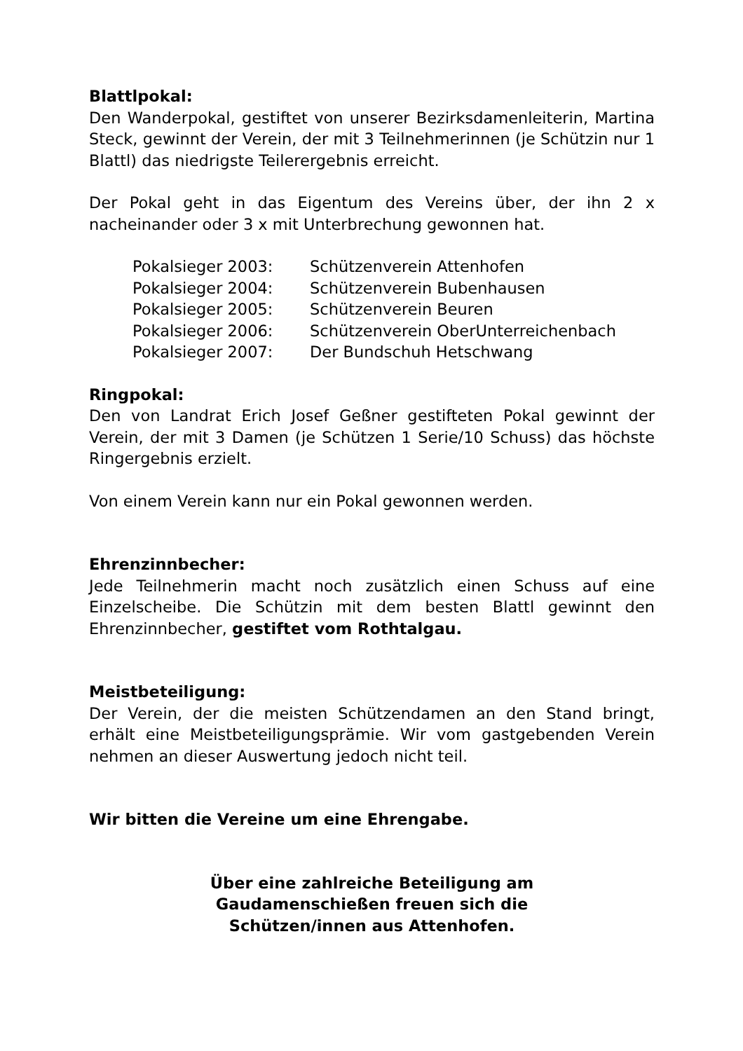Blattlpokal:
Den Wanderpokal, gestiftet von unserer Bezirksdamenleiterin, Martina Steck, gewinnt der Verein, der mit 3 Teilnehmerinnen (je Schützin nur 1 Blattl) das niedrigste Teilerergebnis erreicht.
Der Pokal geht in das Eigentum des Vereins über, der ihn 2 x nacheinander oder 3 x mit Unterbrechung gewonnen hat.
| Pokalsieger 2003: | Schützenverein Attenhofen |
| Pokalsieger 2004: | Schützenverein Bubenhausen |
| Pokalsieger 2005: | Schützenverein Beuren |
| Pokalsieger 2006: | Schützenverein OberUnterreichenbach |
| Pokalsieger 2007: | Der Bundschuh Hetschwang |
Ringpokal:
Den von Landrat Erich Josef Geßner gestifteten Pokal gewinnt der Verein, der mit 3 Damen (je Schützen 1 Serie/10 Schuss) das höchste Ringergebnis erzielt.
Von einem Verein kann nur ein Pokal gewonnen werden.
Ehrenzinnbecher:
Jede Teilnehmerin macht noch zusätzlich einen Schuss auf eine Einzelscheibe. Die Schützin mit dem besten Blattl gewinnt den Ehrenzinnbecher, gestiftet vom Rothtalgau.
Meistbeteiligung:
Der Verein, der die meisten Schützendamen an den Stand bringt, erhält eine Meistbeteiligungsprämie. Wir vom gastgebenden Verein nehmen an dieser Auswertung jedoch nicht teil.
Wir bitten die Vereine um eine Ehrengabe.
Über eine zahlreiche Beteiligung am
Gaudamenschießen freuen sich die
Schützen/innen aus Attenhofen.